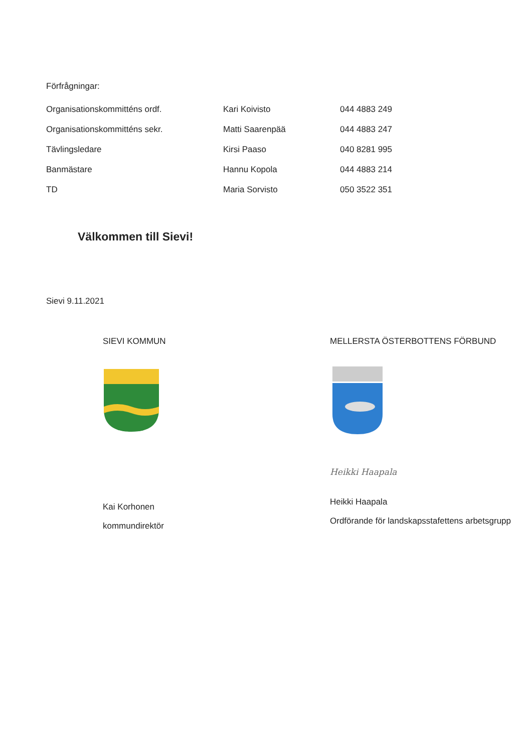Förfrågningar:
| Organisationskommitténs ordf. | Kari Koivisto | 044 4883 249 |
| Organisationskommitténs sekr. | Matti Saarenpää | 044 4883 247 |
| Tävlingsledare | Kirsi Paaso | 040 8281 995 |
| Banmästare | Hannu Kopola | 044 4883 214 |
| TD | Maria Sorvisto | 050 3522 351 |
Välkommen till Sievi!
Sievi 9.11.2021
SIEVI KOMMUN
Kai Korhonen
kommundirektör
MELLERSTA ÖSTERBOTTENS FÖRBUND
Heikki Haapala
Heikki Haapala
Ordförande för landskapsstafettens arbetsgrupp